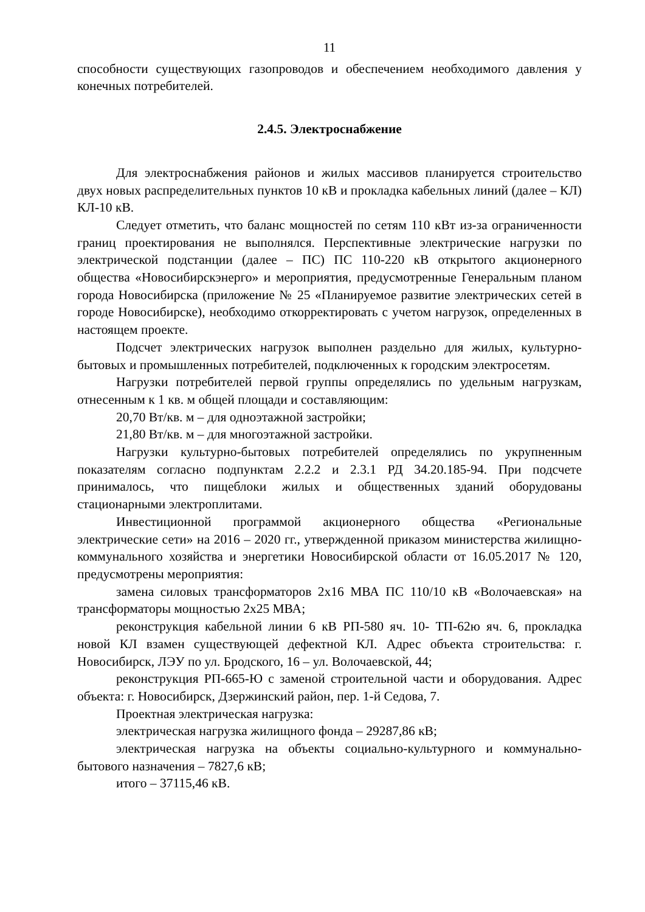11
способности существующих газопроводов и обеспечением необходимого давления у конечных потребителей.
2.4.5. Электроснабжение
Для электроснабжения районов и жилых массивов планируется строительство двух новых распределительных пунктов 10 кВ и прокладка кабельных линий (далее – КЛ) КЛ-10 кВ.
Следует отметить, что баланс мощностей по сетям 110 кВт из-за ограниченности границ проектирования не выполнялся. Перспективные электрические нагрузки по электрической подстанции (далее – ПС) ПС 110-220 кВ открытого акционерного общества «Новосибирскэнерго» и мероприятия, предусмотренные Генеральным планом города Новосибирска (приложение № 25 «Планируемое развитие электрических сетей в городе Новосибирске), необходимо откорректировать с учетом нагрузок, определенных в настоящем проекте.
Подсчет электрических нагрузок выполнен раздельно для жилых, культурно-бытовых и промышленных потребителей, подключенных к городским электросетям.
Нагрузки потребителей первой группы определялись по удельным нагрузкам, отнесенным к 1 кв. м общей площади и составляющим:
20,70 Вт/кв. м – для одноэтажной застройки;
21,80 Вт/кв. м – для многоэтажной застройки.
Нагрузки культурно-бытовых потребителей определялись по укрупненным показателям согласно подпунктам 2.2.2 и 2.3.1 РД 34.20.185-94. При подсчете принималось, что пищеблоки жилых и общественных зданий оборудованы стационарными электроплитами.
Инвестиционной программой акционерного общества «Региональные электрические сети» на 2016 – 2020 гг., утвержденной приказом министерства жилищно-коммунального хозяйства и энергетики Новосибирской области от 16.05.2017 № 120, предусмотрены мероприятия:
замена силовых трансформаторов 2х16 МВА ПС 110/10 кВ «Волочаевская» на трансформаторы мощностью 2х25 МВА;
реконструкция кабельной линии 6 кВ РП-580 яч. 10- ТП-62ю яч. 6, прокладка новой КЛ взамен существующей дефектной КЛ. Адрес объекта строительства: г. Новосибирск, ЛЭУ по ул. Бродского, 16 – ул. Волочаевской, 44;
реконструкция РП-665-Ю с заменой строительной части и оборудования. Адрес объекта: г. Новосибирск, Дзержинский район, пер. 1-й Седова, 7.
Проектная электрическая нагрузка:
электрическая нагрузка жилищного фонда – 29287,86 кВ;
электрическая нагрузка на объекты социально-культурного и коммунально-бытового назначения – 7827,6 кВ;
итого – 37115,46 кВ.